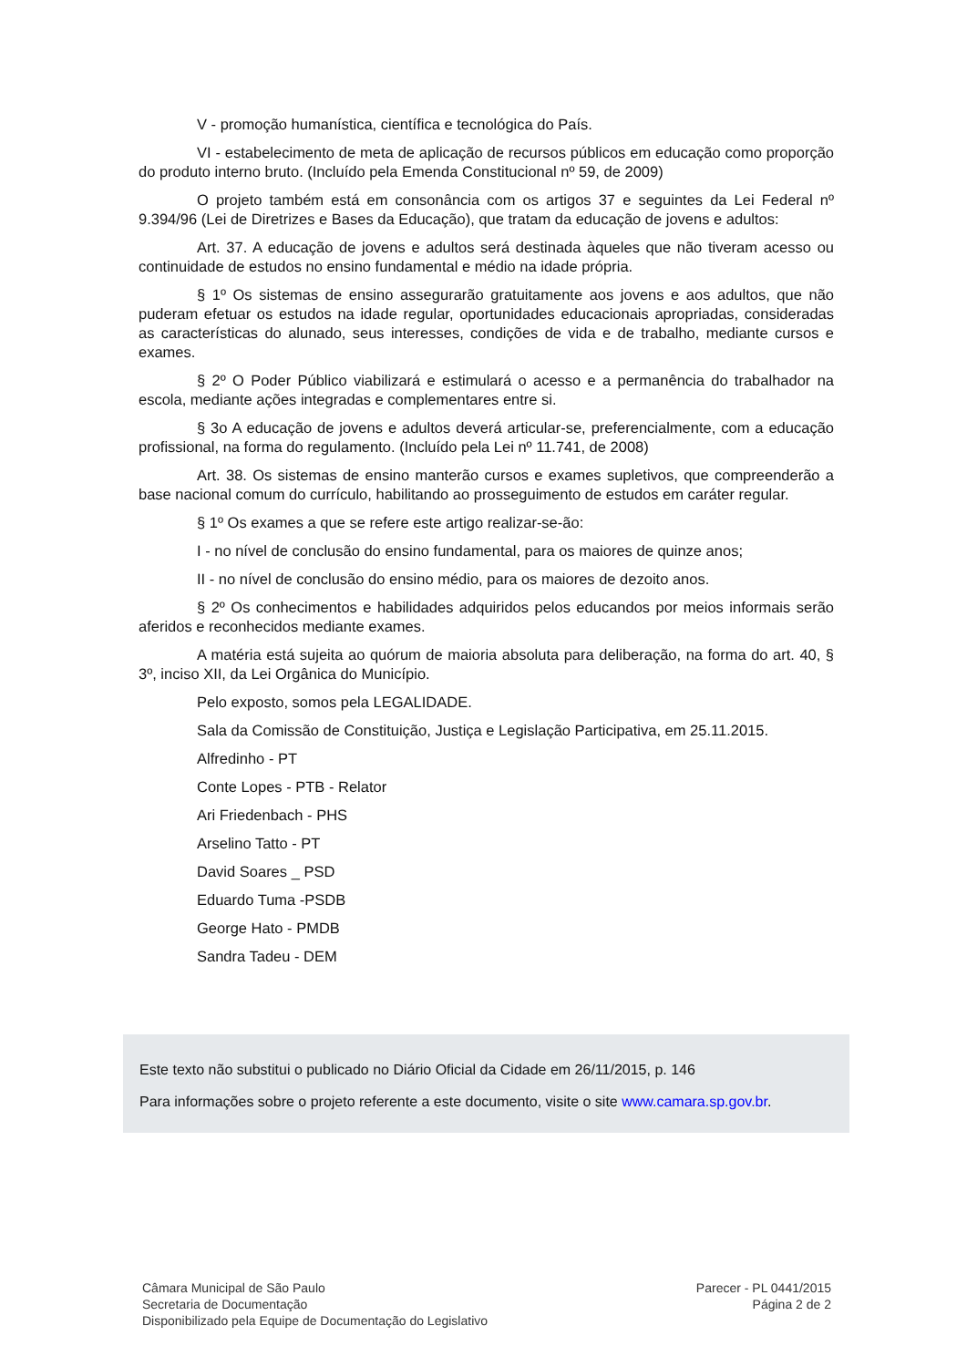V - promoção humanística, científica e tecnológica do País.
VI - estabelecimento de meta de aplicação de recursos públicos em educação como proporção do produto interno bruto. (Incluído pela Emenda Constitucional nº 59, de 2009)
O projeto também está em consonância com os artigos 37 e seguintes da Lei Federal nº 9.394/96 (Lei de Diretrizes e Bases da Educação), que tratam da educação de jovens e adultos:
Art. 37. A educação de jovens e adultos será destinada àqueles que não tiveram acesso ou continuidade de estudos no ensino fundamental e médio na idade própria.
§ 1º Os sistemas de ensino assegurarão gratuitamente aos jovens e aos adultos, que não puderam efetuar os estudos na idade regular, oportunidades educacionais apropriadas, consideradas as características do alunado, seus interesses, condições de vida e de trabalho, mediante cursos e exames.
§ 2º O Poder Público viabilizará e estimulará o acesso e a permanência do trabalhador na escola, mediante ações integradas e complementares entre si.
§ 3o A educação de jovens e adultos deverá articular-se, preferencialmente, com a educação profissional, na forma do regulamento. (Incluído pela Lei nº 11.741, de 2008)
Art. 38. Os sistemas de ensino manterão cursos e exames supletivos, que compreenderão a base nacional comum do currículo, habilitando ao prosseguimento de estudos em caráter regular.
§ 1º Os exames a que se refere este artigo realizar-se-ão:
I - no nível de conclusão do ensino fundamental, para os maiores de quinze anos;
II - no nível de conclusão do ensino médio, para os maiores de dezoito anos.
§ 2º Os conhecimentos e habilidades adquiridos pelos educandos por meios informais serão aferidos e reconhecidos mediante exames.
A matéria está sujeita ao quórum de maioria absoluta para deliberação, na forma do art. 40, § 3º, inciso XII, da Lei Orgânica do Município.
Pelo exposto, somos pela LEGALIDADE.
Sala da Comissão de Constituição, Justiça e Legislação Participativa, em 25.11.2015.
Alfredinho - PT
Conte Lopes - PTB - Relator
Ari Friedenbach - PHS
Arselino Tatto - PT
David Soares _ PSD
Eduardo Tuma -PSDB
George Hato - PMDB
Sandra Tadeu - DEM
Este texto não substitui o publicado no Diário Oficial da Cidade em 26/11/2015, p. 146
Para informações sobre o projeto referente a este documento, visite o site www.camara.sp.gov.br.
Câmara Municipal de São Paulo
Secretaria de Documentação
Disponibilizado pela Equipe de Documentação do Legislativo
Parecer - PL 0441/2015
Página 2 de 2